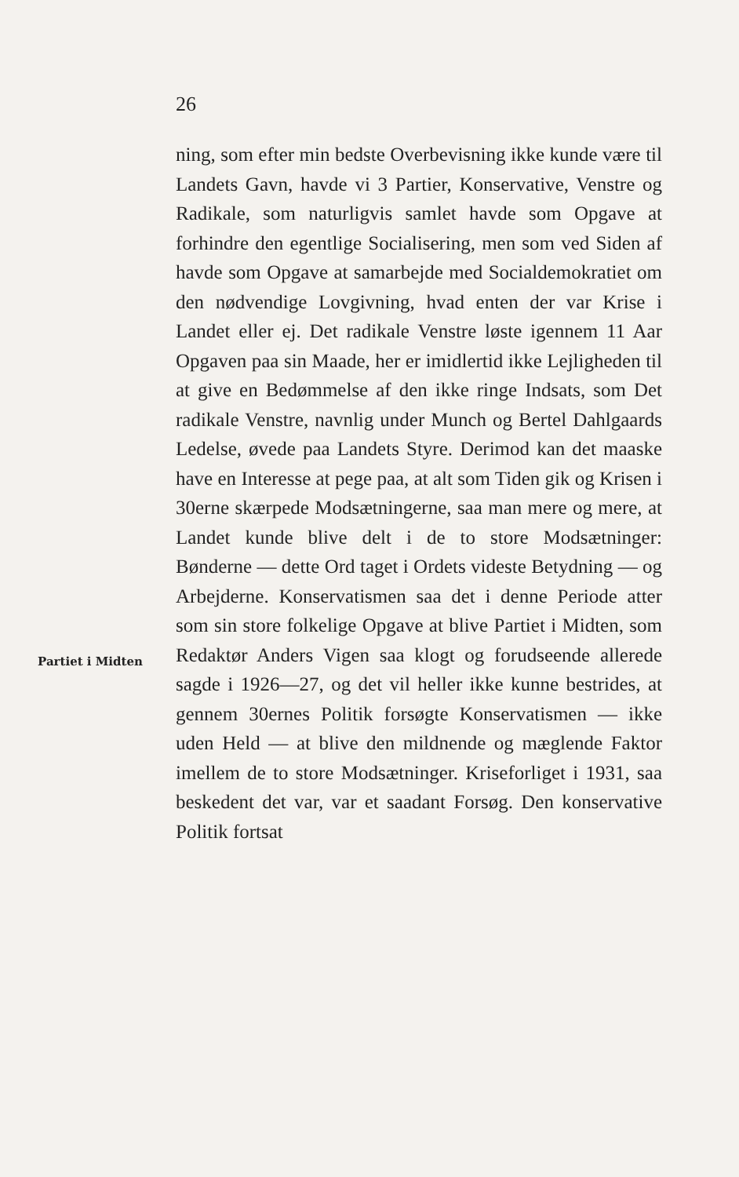26
Partiet i Midten
ning, som efter min bedste Overbevisning ikke kunde være til Landets Gavn, havde vi 3 Partier, Konservative, Venstre og Radikale, som naturligvis samlet havde som Opgave at forhindre den egentlige Socialisering, men som ved Siden af havde som Opgave at samarbejde med Socialdemokratiet om den nødvendige Lovgivning, hvad enten der var Krise i Landet eller ej. Det radikale Venstre løste igennem 11 Aar Opgaven paa sin Maade, her er imidlertid ikke Lejligheden til at give en Bedømmelse af den ikke ringe Indsats, som Det radikale Venstre, navnlig under Munch og Bertel Dahlgaards Ledelse, øvede paa Landets Styre. Derimod kan det maaske have en Interesse at pege paa, at alt som Tiden gik og Krisen i 30erne skærpede Modsætningerne, saa man mere og mere, at Landet kunde blive delt i de to store Modsætninger: Bønderne — dette Ord taget i Ordets videste Betydning — og Arbejderne. Konservatismen saa det i denne Periode atter som sin store folkelige Opgave at blive Partiet i Midten, som Redaktør Anders Vigen saa klogt og forudseende allerede sagde i 1926—27, og det vil heller ikke kunne bestrides, at gennem 30ernes Politik forsøgte Konservatismen — ikke uden Held — at blive den mildnende og mæglende Faktor imellem de to store Modsætninger. Kriseforliget i 1931, saa beskedent det var, var et saadant Forsøg. Den konservative Politik fortsat